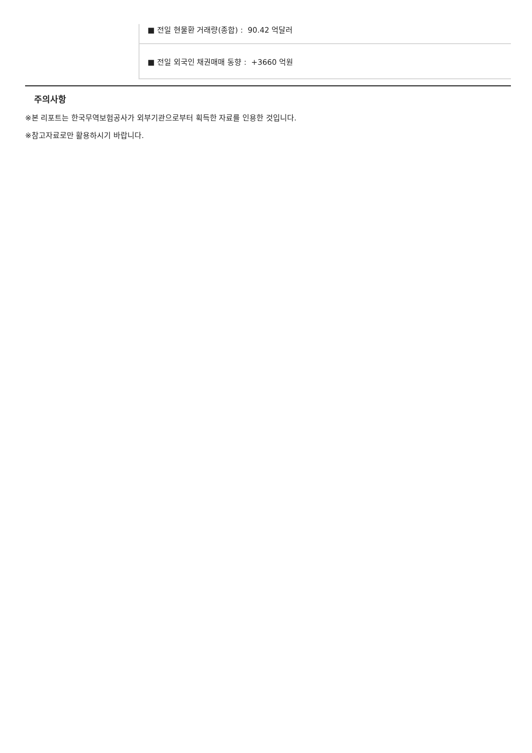| | ■ 전일 현물환 거래량(종합) : 90.42 억달러 |
| | ■ 전일 외국인 채권매매 동향 : +3660 억원 |
주의사항
※본 리포트는 한국무역보험공사가 외부기관으로부터 획득한 자료를 인용한 것입니다.
※참고자료로만 활용하시기 바랍니다.